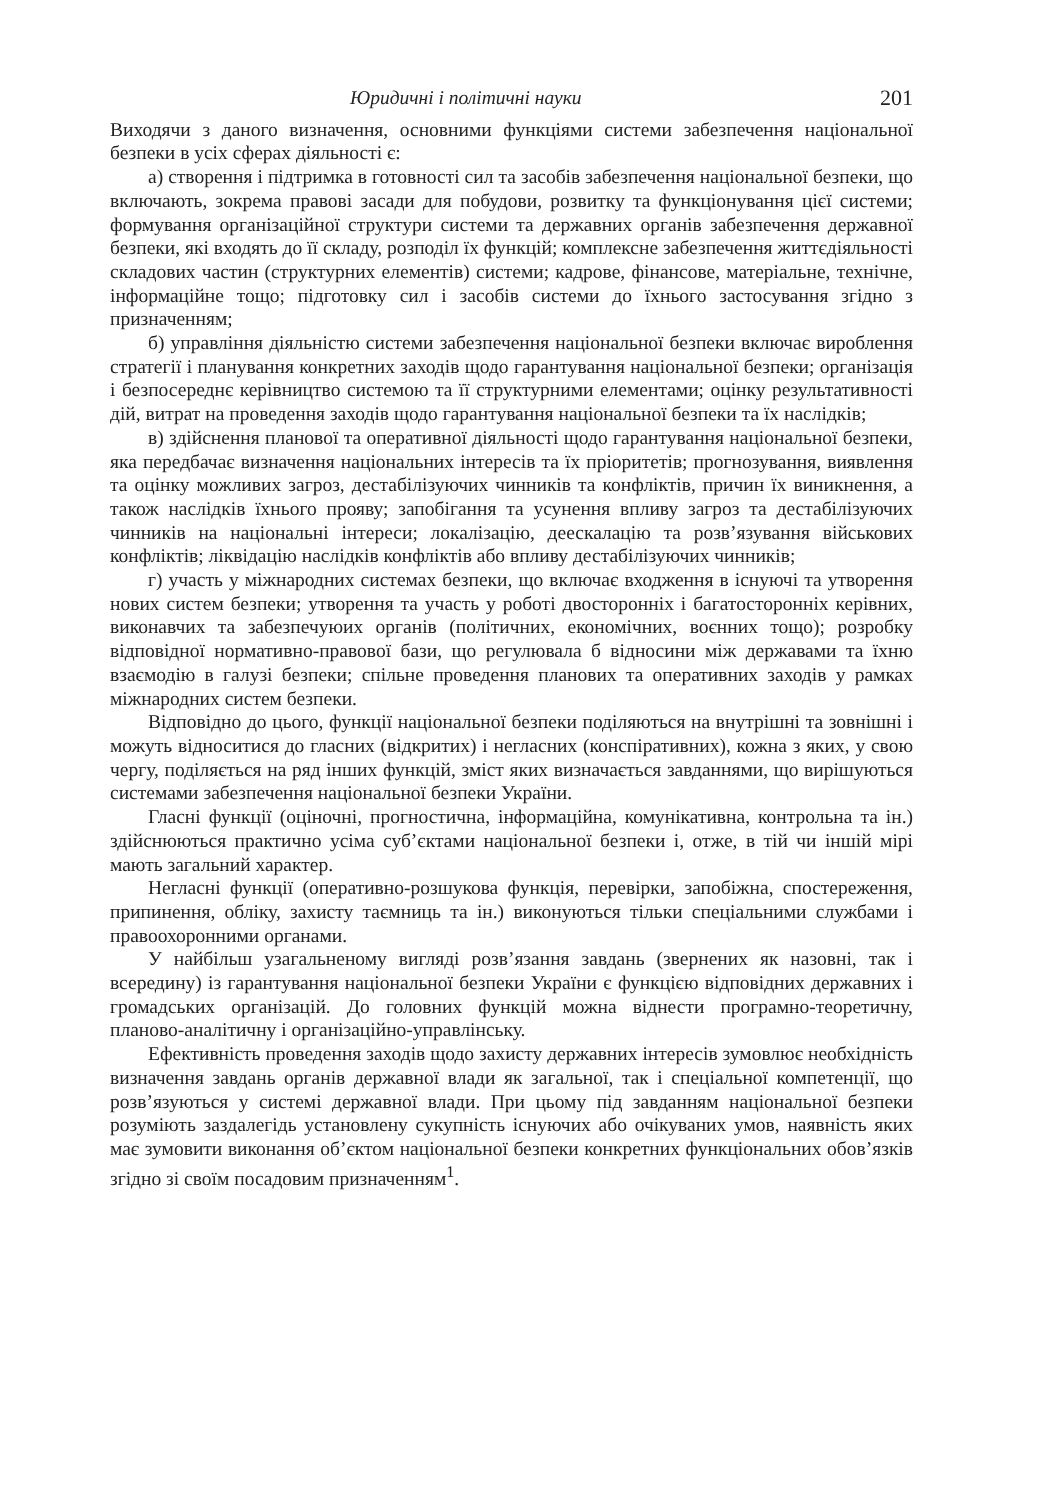Юридичні і політичні науки 201
Виходячи з даного визначення, основними функціями системи забезпечення національної безпеки в усіх сферах діяльності є:
а) створення і підтримка в готовності сил та засобів забезпечення національної безпеки, що включають, зокрема правові засади для побудови, розвитку та функціонування цієї системи; формування організаційної структури системи та державних органів забезпечення державної безпеки, які входять до її складу, розподіл їх функцій; комплексне забезпечення життєдіяльності складових частин (структурних елементів) системи; кадрове, фінансове, матеріальне, технічне, інформаційне тощо; підготовку сил і засобів системи до їхнього застосування згідно з призначенням;
б) управління діяльністю системи забезпечення національної безпеки включає вироблення стратегії і планування конкретних заходів щодо гарантування національної безпеки; організація і безпосереднє керівництво системою та її структурними елементами; оцінку результативності дій, витрат на проведення заходів щодо гарантування національної безпеки та їх наслідків;
в) здійснення планової та оперативної діяльності щодо гарантування національної безпеки, яка передбачає визначення національних інтересів та їх пріоритетів; прогнозування, виявлення та оцінку можливих загроз, дестабілізуючих чинників та конфліктів, причин їх виникнення, а також наслідків їхнього прояву; запобігання та усунення впливу загроз та дестабілізуючих чинників на національні інтереси; локалізацію, деескалацію та розв’язування військових конфліктів; ліквідацію наслідків конфліктів або впливу дестабілізуючих чинників;
г) участь у міжнародних системах безпеки, що включає входження в існуючі та утворення нових систем безпеки; утворення та участь у роботі двосторонніх і багатосторонніх керівних, виконавчих та забезпечуюих органів (політичних, економічних, воєнних тощо); розробку відповідної нормативно-правової бази, що регулювала б відносини між державами та їхню взаємодію в галузі безпеки; спільне проведення планових та оперативних заходів у рамках міжнародних систем безпеки.
Відповідно до цього, функції національної безпеки поділяються на внутрішні та зовнішні і можуть відноситися до гласних (відкритих) і негласних (конспіративних), кожна з яких, у свою чергу, поділяється на ряд інших функцій, зміст яких визначається завданнями, що вирішуються системами забезпечення національної безпеки України.
Гласні функції (оціночні, прогностична, інформаційна, комунікативна, контрольна та ін.) здійснюються практично усіма суб’єктами національної безпеки і, отже, в тій чи іншій мірі мають загальний характер.
Негласні функції (оперативно-розшукова функція, перевірки, запобіжна, спостереження, припинення, обліку, захисту таємниць та ін.) виконуються тільки спеціальними службами і правоохоронними органами.
У найбільш узагальненому вигляді розв’язання завдань (звернених як назовні, так і всередину) із гарантування національної безпеки України є функцією відповідних державних і громадських організацій. До головних функцій можна віднести програмно-теоретичну, планово-аналітичну і організаційно-управлінську.
Ефективність проведення заходів щодо захисту державних інтересів зумовлює необхідність визначення завдань органів державної влади як загальної, так і спеціальної компетенції, що розв’язуються у системі державної влади. При цьому під завданням національної безпеки розуміють заздалегідь установлену сукупність існуючих або очікуваних умов, наявність яких має зумовити виконання об’єктом національної безпеки конкретних функціональних обов’язків згідно зі своїм посадовим призначенням<sup>1</sup>.